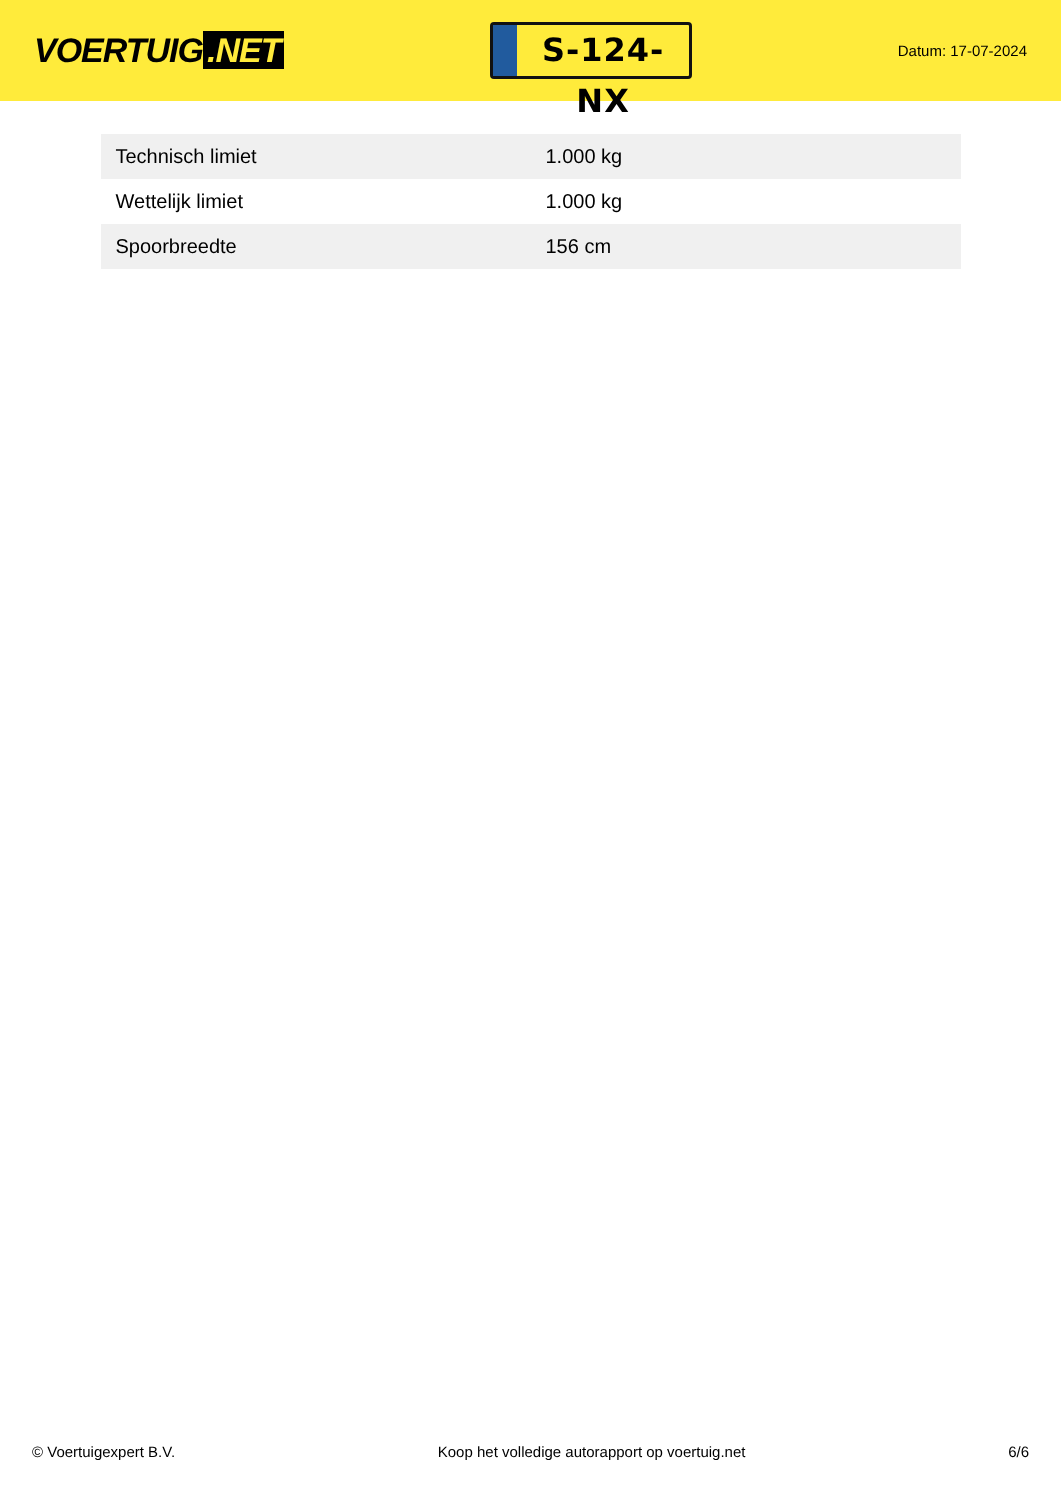VOERTUIG.NET
S-124-NX
Datum: 17-07-2024
| Technisch limiet | 1.000 kg |
| Wettelijk limiet | 1.000 kg |
| Spoorbreedte | 156 cm |
© Voertuigexpert B.V. Koop het volledige autorapport op voertuig.net 6/6